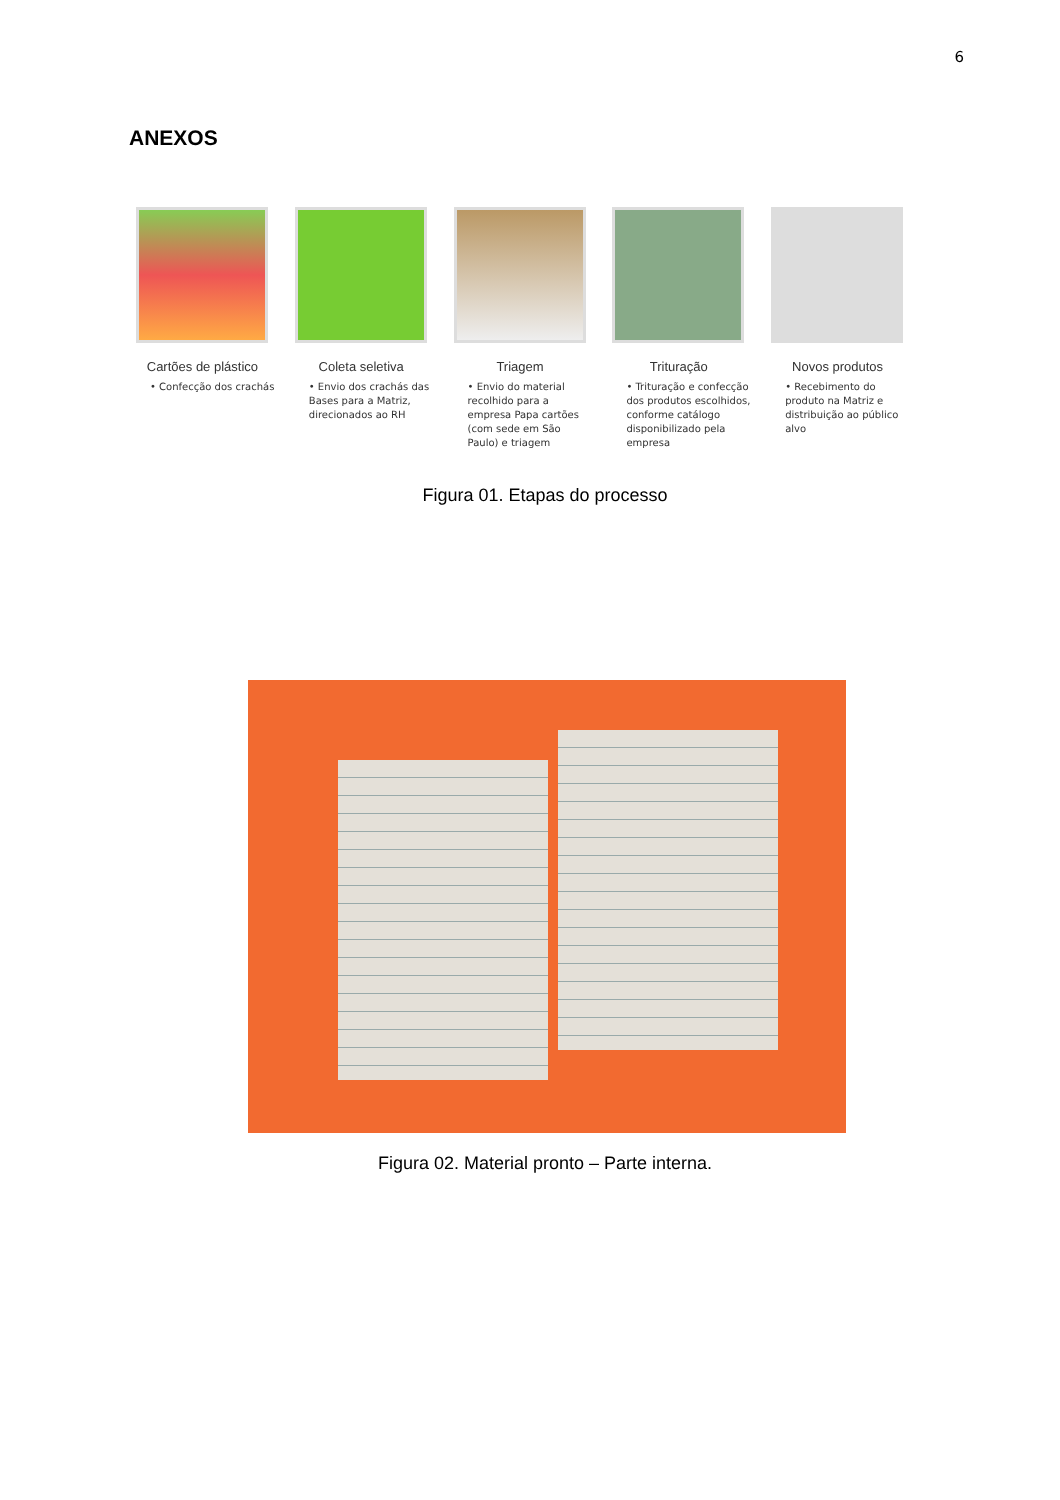6
ANEXOS
Cartões de plástico
• Confecção dos crachás
Coleta seletiva
• Envio dos crachás das Bases para a Matriz, direcionados ao RH
Triagem
• Envio do material recolhido para a empresa Papa cartões (com sede em São Paulo) e triagem
Trituração
• Trituração e confecção dos produtos escolhidos, conforme catálogo disponibilizado pela empresa
Novos produtos
• Recebimento do produto na Matriz e distribuição ao público alvo
Figura 01. Etapas do processo
Figura 02. Material pronto – Parte interna.